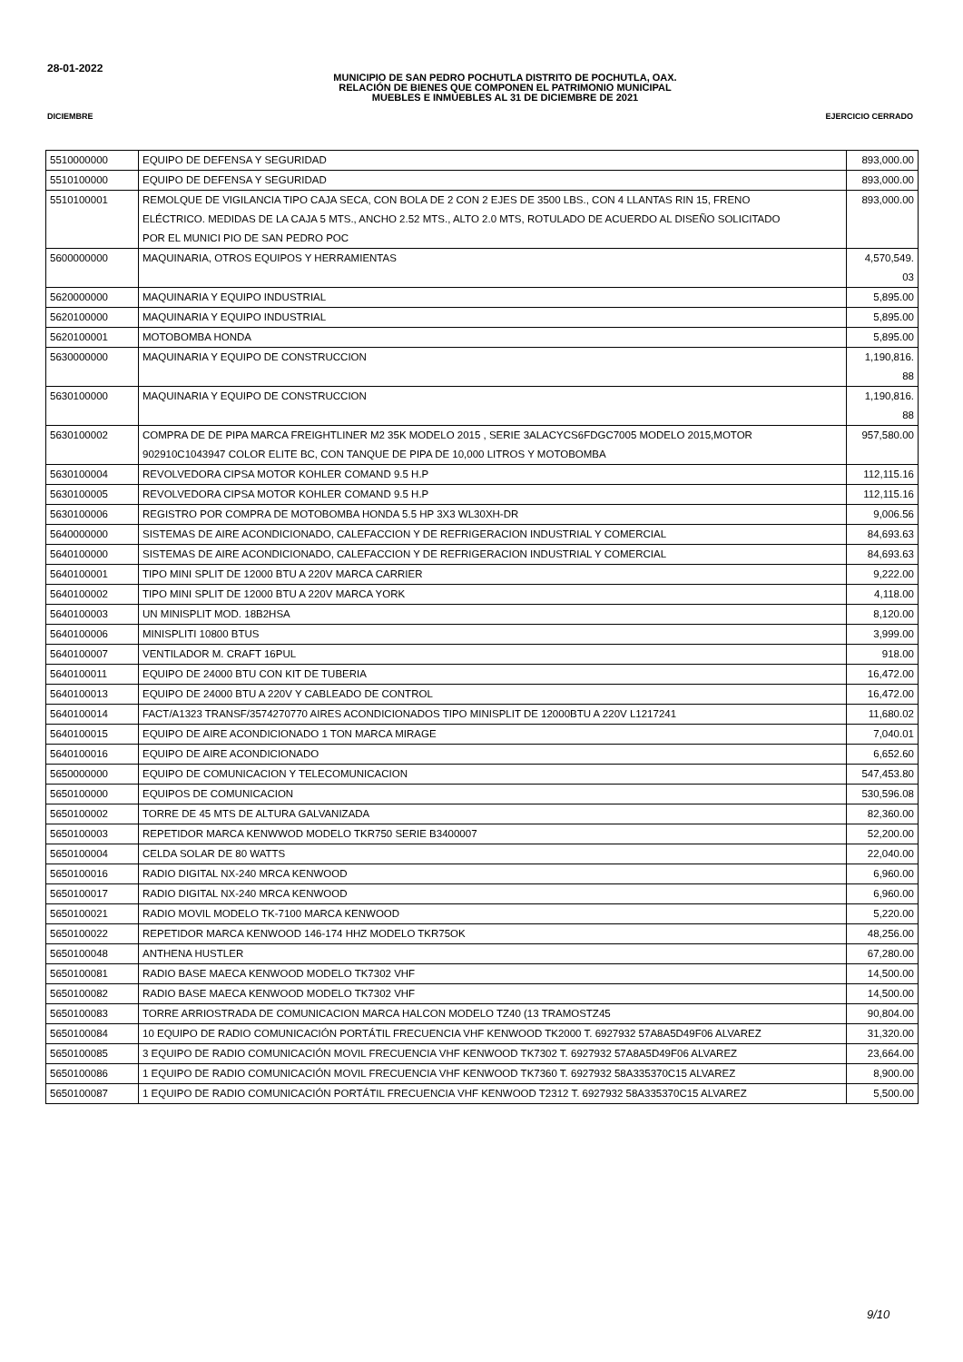28-01-2022
MUNICIPIO DE SAN PEDRO POCHUTLA DISTRITO DE POCHUTLA, OAX.
RELACIÓN DE BIENES QUE COMPONEN EL PATRIMONIO MUNICIPAL
MUEBLES E INMUEBLES AL 31 DE DICIEMBRE DE 2021
DICIEMBRE EJERCICIO CERRADO
| 5510000000 | EQUIPO DE DEFENSA Y SEGURIDAD | 893,000.00 |
| 5510100000 | EQUIPO DE DEFENSA Y SEGURIDAD | 893,000.00 |
| 5510100001 | REMOLQUE DE VIGILANCIA TIPO CAJA SECA, CON BOLA DE 2 CON 2 EJES DE 3500 LBS., CON 4 LLANTAS RIN 15, FRENO ELÉCTRICO. MEDIDAS DE LA CAJA 5 MTS., ANCHO 2.52 MTS., ALTO 2.0 MTS, ROTULADO DE ACUERDO AL DISEÑO SOLICITADO POR EL MUNICI PIO DE SAN PEDRO POC | 893,000.00 |
| 5600000000 | MAQUINARIA, OTROS EQUIPOS Y HERRAMIENTAS | 4,570,549. 03 |
| 5620000000 | MAQUINARIA Y EQUIPO INDUSTRIAL | 5,895.00 |
| 5620100000 | MAQUINARIA Y EQUIPO INDUSTRIAL | 5,895.00 |
| 5620100001 | MOTOBOMBA HONDA | 5,895.00 |
| 5630000000 | MAQUINARIA Y EQUIPO DE CONSTRUCCION | 1,190,816. 88 |
| 5630100000 | MAQUINARIA Y EQUIPO DE CONSTRUCCION | 1,190,816. 88 |
| 5630100002 | COMPRA DE DE PIPA MARCA FREIGHTLINER M2 35K MODELO 2015 , SERIE 3ALACYCS6FDGC7005 MODELO 2015,MOTOR 902910C1043947 COLOR ELITE BC, CON TANQUE DE PIPA DE 10,000 LITROS Y MOTOBOMBA | 957,580.00 |
| 5630100004 | REVOLVEDORA CIPSA MOTOR KOHLER COMAND 9.5 H.P | 112,115.16 |
| 5630100005 | REVOLVEDORA CIPSA MOTOR KOHLER COMAND 9.5 H.P | 112,115.16 |
| 5630100006 | REGISTRO POR COMPRA DE MOTOBOMBA HONDA 5.5 HP 3X3 WL30XH-DR | 9,006.56 |
| 5640000000 | SISTEMAS DE AIRE ACONDICIONADO, CALEFACCION Y DE REFRIGERACION INDUSTRIAL Y COMERCIAL | 84,693.63 |
| 5640100000 | SISTEMAS DE AIRE ACONDICIONADO, CALEFACCION Y DE REFRIGERACION INDUSTRIAL Y COMERCIAL | 84,693.63 |
| 5640100001 | TIPO MINI SPLIT DE 12000 BTU A 220V MARCA CARRIER | 9,222.00 |
| 5640100002 | TIPO MINI SPLIT DE 12000 BTU A 220V MARCA YORK | 4,118.00 |
| 5640100003 | UN MINISPLIT MOD. 18B2HSA | 8,120.00 |
| 5640100006 | MINISPLITI 10800 BTUS | 3,999.00 |
| 5640100007 | VENTILADOR M. CRAFT 16PUL | 918.00 |
| 5640100011 | EQUIPO DE 24000 BTU CON KIT DE TUBERIA | 16,472.00 |
| 5640100013 | EQUIPO DE 24000 BTU A 220V Y CABLEADO DE CONTROL | 16,472.00 |
| 5640100014 | FACT/A1323 TRANSF/3574270770 AIRES ACONDICIONADOS TIPO MINISPLIT DE 12000BTU A 220V L1217241 | 11,680.02 |
| 5640100015 | EQUIPO DE AIRE ACONDICIONADO 1 TON MARCA MIRAGE | 7,040.01 |
| 5640100016 | EQUIPO DE AIRE ACONDICIONADO | 6,652.60 |
| 5650000000 | EQUIPO DE COMUNICACION Y TELECOMUNICACION | 547,453.80 |
| 5650100000 | EQUIPOS DE COMUNICACION | 530,596.08 |
| 5650100002 | TORRE DE 45 MTS DE ALTURA GALVANIZADA | 82,360.00 |
| 5650100003 | REPETIDOR MARCA KENWWOD MODELO TKR750 SERIE B3400007 | 52,200.00 |
| 5650100004 | CELDA SOLAR DE 80 WATTS | 22,040.00 |
| 5650100016 | RADIO DIGITAL NX-240 MRCA KENWOOD | 6,960.00 |
| 5650100017 | RADIO DIGITAL NX-240 MRCA KENWOOD | 6,960.00 |
| 5650100021 | RADIO MOVIL MODELO TK-7100 MARCA KENWOOD | 5,220.00 |
| 5650100022 | REPETIDOR MARCA KENWOOD 146-174 HHZ MODELO TKR75OK | 48,256.00 |
| 5650100048 | ANTHENA HUSTLER | 67,280.00 |
| 5650100081 | RADIO BASE MAECA KENWOOD MODELO TK7302 VHF | 14,500.00 |
| 5650100082 | RADIO BASE MAECA KENWOOD MODELO TK7302 VHF | 14,500.00 |
| 5650100083 | TORRE ARRIOSTRADA DE COMUNICACION MARCA HALCON MODELO TZ40 (13 TRAMOSTZ45 | 90,804.00 |
| 5650100084 | 10 EQUIPO DE RADIO COMUNICACIÓN PORTÁTIL FRECUENCIA VHF KENWOOD TK2000 T. 6927932 57A8A5D49F06 ALVAREZ | 31,320.00 |
| 5650100085 | 3 EQUIPO DE RADIO COMUNICACIÓN MOVIL FRECUENCIA VHF KENWOOD TK7302 T. 6927932 57A8A5D49F06 ALVAREZ | 23,664.00 |
| 5650100086 | 1 EQUIPO DE RADIO COMUNICACIÓN MOVIL FRECUENCIA VHF KENWOOD TK7360 T. 6927932 58A335370C15 ALVAREZ | 8,900.00 |
| 5650100087 | 1 EQUIPO DE RADIO COMUNICACIÓN PORTÁTIL FRECUENCIA VHF KENWOOD T2312 T. 6927932 58A335370C15 ALVAREZ | 5,500.00 |
9/10